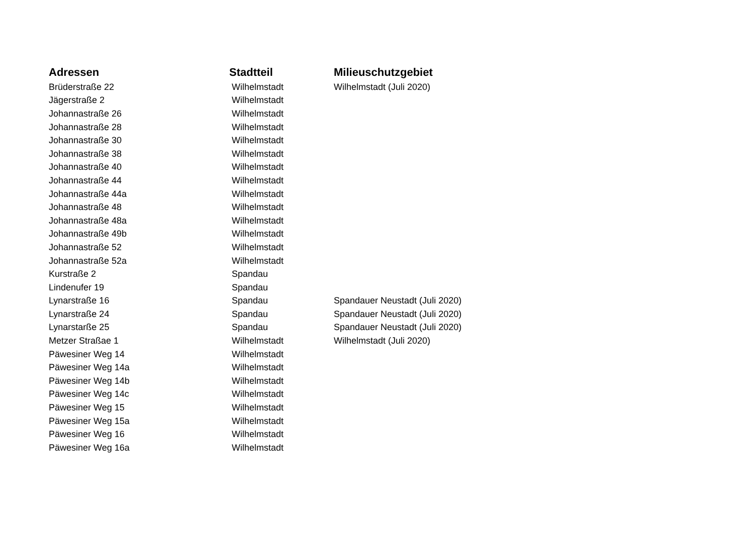| Adressen | Stadtteil | Milieuschutzgebiet |
| --- | --- | --- |
| Brüderstraße 22 | Wilhelmstadt | Wilhelmstadt (Juli 2020) |
| Jägerstraße 2 | Wilhelmstadt | |
| Johannastraße 26 | Wilhelmstadt | |
| Johannastraße 28 | Wilhelmstadt | |
| Johannastraße 30 | Wilhelmstadt | |
| Johannastraße 38 | Wilhelmstadt | |
| Johannastraße 40 | Wilhelmstadt | |
| Johannastraße 44 | Wilhelmstadt | |
| Johannastraße 44a | Wilhelmstadt | |
| Johannastraße 48 | Wilhelmstadt | |
| Johannastraße 48a | Wilhelmstadt | |
| Johannastraße 49b | Wilhelmstadt | |
| Johannastraße 52 | Wilhelmstadt | |
| Johannastraße 52a | Wilhelmstadt | |
| Kurstraße 2 | Spandau | |
| Lindenufer 19 | Spandau | |
| Lynarstraße 16 | Spandau | Spandauer Neustadt (Juli 2020) |
| Lynarstraße 24 | Spandau | Spandauer Neustadt (Juli 2020) |
| Lynarstarße 25 | Spandau | Spandauer Neustadt (Juli 2020) |
| Metzer Straßae 1 | Wilhelmstadt | Wilhelmstadt (Juli 2020) |
| Päwesiner Weg 14 | Wilhelmstadt | |
| Päwesiner Weg 14a | Wilhelmstadt | |
| Päwesiner Weg 14b | Wilhelmstadt | |
| Päwesiner Weg 14c | Wilhelmstadt | |
| Päwesiner Weg 15 | Wilhelmstadt | |
| Päwesiner Weg 15a | Wilhelmstadt | |
| Päwesiner Weg 16 | Wilhelmstadt | |
| Päwesiner Weg 16a | Wilhelmstadt | |